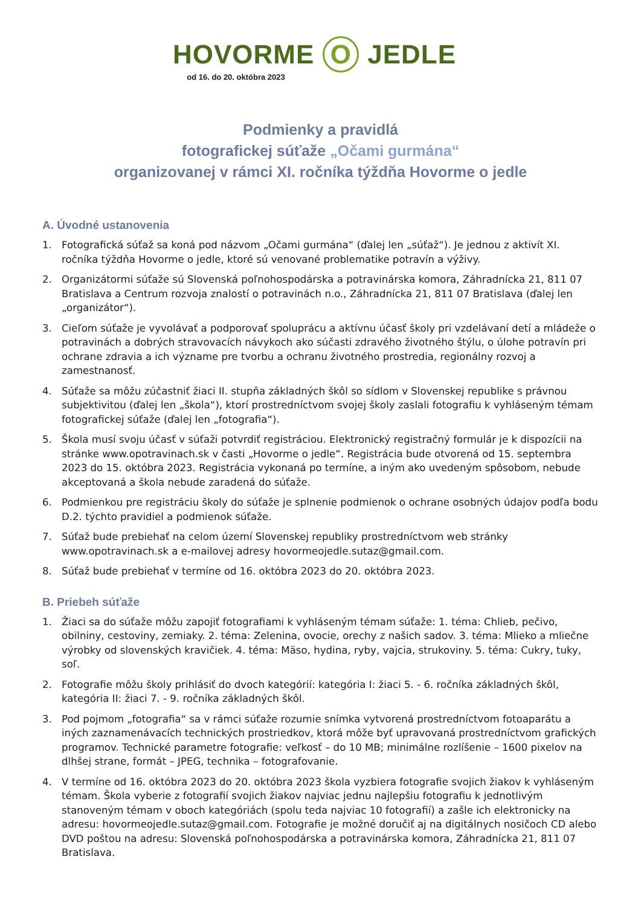HOVORME O JEDLE
od 16. do 20. októbra 2023
Podmienky a pravidlá
fotografickej súťaže „Očami gurmána“
organizovanej v rámci XI. ročníka týždňa Hovorme o jedle
A. Úvodné ustanovenia
1. Fotografická súťaž sa koná pod názvom „Očami gurmána“ (ďalej len „súťaž“). Je jednou z aktivít XI. ročníka týždňa Hovorme o jedle, ktoré sú venované problematike potravín a výživy.
2. Organizátormi súťaže sú Slovenská poľnohospodárska a potravinárska komora, Záhradnícka 21, 811 07 Bratislava a Centrum rozvoja znalostí o potravinách n.o., Záhradnícka 21, 811 07 Bratislava (ďalej len „organizátor“).
3. Cieľom súťaže je vyvolávať a podporovať spoluprácu a aktívnu účasť školy pri vzdelávaní detí a mládeže o potravinách a dobrých stravovacích návykoch ako súčasti zdravého životného štýlu, o úlohe potravín pri ochrane zdravia a ich význame pre tvorbu a ochranu životného prostredia, regionálny rozvoj a zamestnanosť.
4. Súťaže sa môžu zúčastniť žiaci II. stupňa základných škôl so sídlom v Slovenskej republike s právnou subjektivitou (ďalej len „škola“), ktorí prostredníctvom svojej školy zaslali fotografiu k vyhláseným témam fotografickej súťaže (ďalej len „fotografia“).
5. Škola musí svoju účasť v súťaži potvrdiť registráciou. Elektronický registračný formulár je k dispozícii na stránke www.opotravinach.sk v časti „Hovorme o jedle“. Registrácia bude otvorená od 15. septembra 2023 do 15. októbra 2023. Registrácia vykonaná po termíne, a iným ako uvedeným spôsobom, nebude akceptovaná a škola nebude zaradená do súťaže.
6. Podmienkou pre registráciu školy do súťaže je splnenie podmienok o ochrane osobných údajov podľa bodu D.2. týchto pravidiel a podmienok súťaže.
7. Súťaž bude prebiehať na celom území Slovenskej republiky prostredníctvom web stránky www.opotravinach.sk a e-mailovej adresy hovormeojedle.sutaz@gmail.com.
8. Súťaž bude prebiehať v termíne od 16. októbra 2023 do 20. októbra 2023.
B. Priebeh súťaže
1. Žiaci sa do súťaže môžu zapojiť fotografiami k vyhláseným témam súťaže: 1. téma: Chlieb, pečivo, obilniny, cestoviny, zemiaky. 2. téma: Zelenina, ovocie, orechy z našich sadov. 3. téma: Mlieko a mliečne výrobky od slovenských kravičiek. 4. téma: Mäso, hydina, ryby, vajcia, strukoviny. 5. téma: Cukry, tuky, soľ.
2. Fotografie môžu školy prihlásiť do dvoch kategórií: kategória I: žiaci 5. - 6. ročníka základných škôl, kategória II: žiaci 7. - 9. ročníka základných škôl.
3. Pod pojmom „fotografia“ sa v rámci súťaže rozumie snímka vytvorená prostredníctvom fotoaparátu a iných zaznamenávacích technických prostriedkov, ktorá môže byť upravovaná prostredníctvom grafických programov. Technické parametre fotografie: veľkosť – do 10 MB; minimálne rozlíšenie – 1600 pixelov na dlhšej strane, formát – JPEG, technika – fotografovanie.
4. V termíne od 16. októbra 2023 do 20. októbra 2023 škola vyzbiera fotografie svojich žiakov k vyhláseným témam. Škola vyberie z fotografií svojich žiakov najviac jednu najlepšiu fotografiu k jednotlivým stanoveným témam v oboch kategóriách (spolu teda najviac 10 fotografií) a zašle ich elektronicky na adresu: hovormeojedle.sutaz@gmail.com. Fotografie je možné doručiť aj na digitálnych nosičoch CD alebo DVD poštou na adresu: Slovenská poľnohospodárska a potravinárska komora, Záhradnícka 21, 811 07 Bratislava.